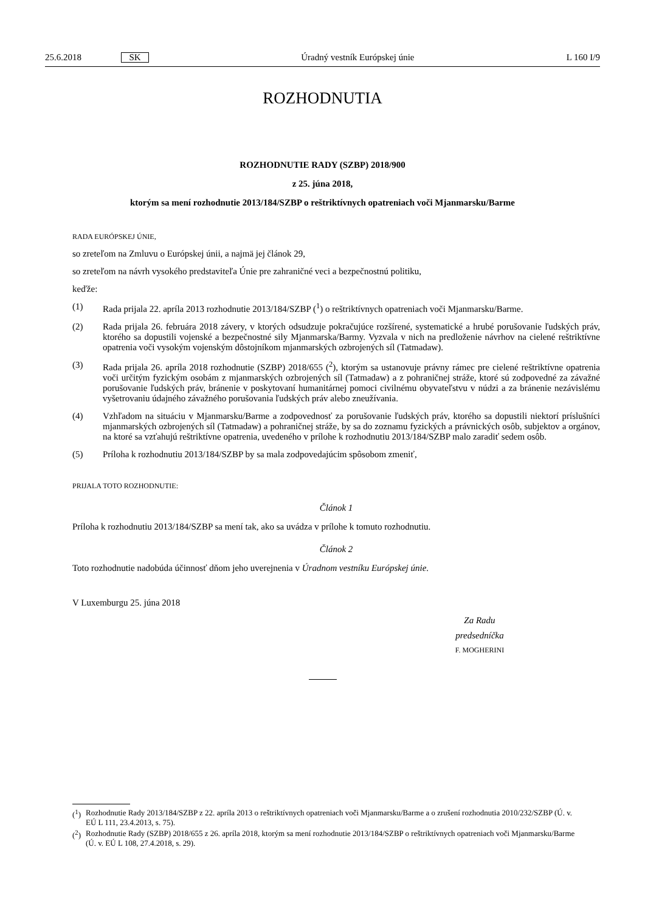25.6.2018 SK Úradný vestník Európskej únie L 160 I/9
ROZHODNUTIA
ROZHODNUTIE RADY (SZBP) 2018/900
z 25. júna 2018,
ktorým sa mení rozhodnutie 2013/184/SZBP o reštriktívnych opatreniach voči Mjanmarsku/Barme
RADA EURÓPSKEJ ÚNIE,
so zreteľom na Zmluvu o Európskej únii, a najmä jej článok 29,
so zreteľom na návrh vysokého predstaviteľa Únie pre zahraničné veci a bezpečnostnú politiku,
keďže:
(1) Rada prijala 22. apríla 2013 rozhodnutie 2013/184/SZBP (<sup>1</sup>) o reštriktívnych opatreniach voči Mjanmarsku/Barme.
(2) Rada prijala 26. februára 2018 závery, v ktorých odsudzuje pokračujúce rozšírené, systematické a hrubé porušovanie ľudských práv, ktorého sa dopustili vojenské a bezpečnostné sily Mjanmarska/Barmy. Vyzvala v nich na predloženie návrhov na cielené reštriktívne opatrenia voči vysokým vojenským dôstojníkom mjanmarských ozbrojených síl (Tatmadaw).
(3) Rada prijala 26. apríla 2018 rozhodnutie (SZBP) 2018/655 (<sup>2</sup>), ktorým sa ustanovuje právny rámec pre cielené reštriktívne opatrenia voči určitým fyzickým osobám z mjanmarských ozbrojených síl (Tatmadaw) a z pohraničnej stráže, ktoré sú zodpovedné za závažné porušovanie ľudských práv, bránenie v poskytovaní humanitárnej pomoci civilnému obyvateľstvu v núdzi a za bránenie nezávislému vyšetrovaniu údajného závažného porušovania ľudských práv alebo zneužívania.
(4) Vzhľadom na situáciu v Mjanmarsku/Barme a zodpovednosť za porušovanie ľudských práv, ktorého sa dopustili niektorí príslušníci mjanmarských ozbrojených síl (Tatmadaw) a pohraničnej stráže, by sa do zoznamu fyzických a právnických osôb, subjektov a orgánov, na ktoré sa vzťahujú reštriktívne opatrenia, uvedeného v prílohe k rozhodnutiu 2013/184/SZBP malo zaradiť sedem osôb.
(5) Príloha k rozhodnutiu 2013/184/SZBP by sa mala zodpovedajúcim spôsobom zmeniť,
PRIJALA TOTO ROZHODNUTIE:
Článok 1
Príloha k rozhodnutiu 2013/184/SZBP sa mení tak, ako sa uvádza v prílohe k tomuto rozhodnutiu.
Článok 2
Toto rozhodnutie nadobúda účinnosť dňom jeho uverejnenia v Úradnom vestníku Európskej únie.
V Luxemburgu 25. júna 2018
Za Radu
predsedníčka
F. MOGHERINI
(<sup>1</sup>) Rozhodnutie Rady 2013/184/SZBP z 22. apríla 2013 o reštriktívnych opatreniach voči Mjanmarsku/Barme a o zrušení rozhodnutia 2010/232/SZBP (Ú. v. EÚ L 111, 23.4.2013, s. 75).
(<sup>2</sup>) Rozhodnutie Rady (SZBP) 2018/655 z 26. apríla 2018, ktorým sa mení rozhodnutie 2013/184/SZBP o reštriktívnych opatreniach voči Mjanmarsku/Barme (Ú. v. EÚ L 108, 27.4.2018, s. 29).